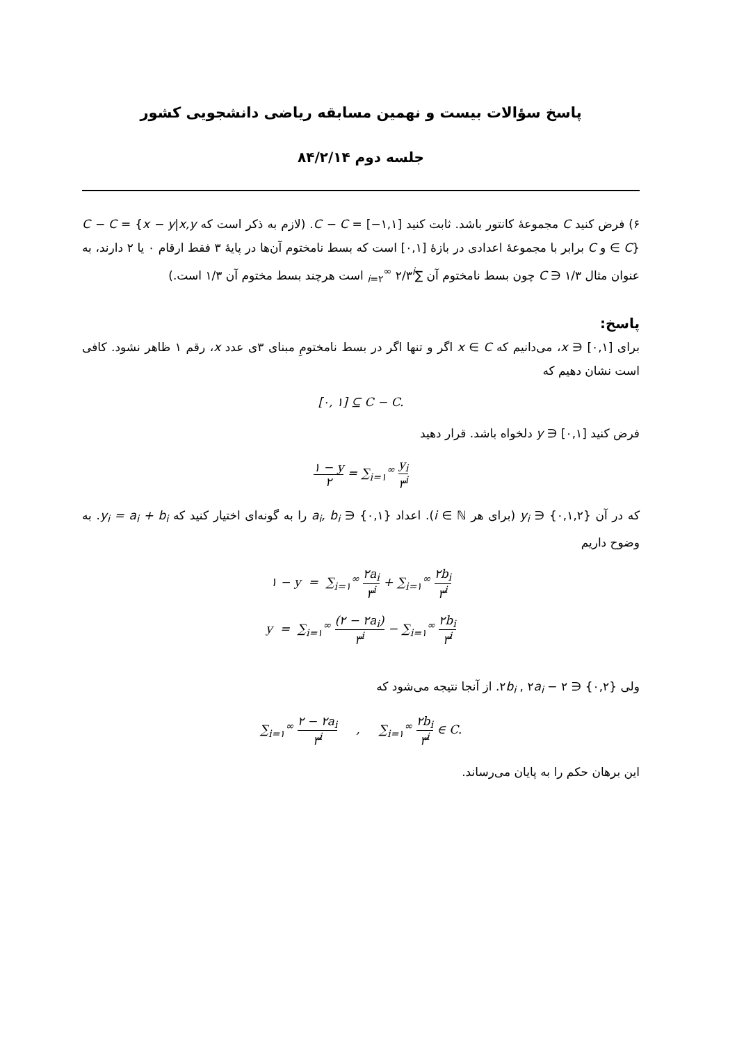پاسخ سؤالات بیست و نهمین مسابقه ریاضی دانشجویی کشور
جلسه دوم ۸۴/۲/۱۴
۶) فرض کنید C مجموعهٔ کانتور باشد. ثابت کنید [۱,۱−] = C − C. (لازم به ذکر است که C − C = {x − y|x,y ∈ C} و C برابر با مجموعهٔ اعدادی در بازهٔ [۰,۱] است که بسط نامختوم آن‌ها در پایهٔ ۳ فقط ارقام ۰ یا ۲ دارند، به عنوان مثال ۱/۳ ∈ C چون بسط نامختوم آن ∑<sub>i=۲</sub><sup>∞</sup> ۲/۳<sup>i</sup> است هرچند بسط مختوم آن ۱/۳ است.)
پاسخ:
برای [۰,۱] ∈ x، می‌دانیم که x ∈ C اگر و تنها اگر در بسط نامختومِ مبنای ۳ی عدد x، رقم ۱ ظاهر نشود. کافی است نشان دهیم که
[۰, ۱] ⊆ C − C.
فرض کنید [۰,۱] ∈ y دلخواه باشد. قرار دهید
۱ − y ۲ = ∑<sub>i=۱</sub><sup>∞</sup> y<sub>i</sub> ۳<sup>i</sup>
که در آن {۰,۱,۲} ∈ y<sub>i</sub> (برای هر i ∈ ℕ). اعداد {۰,۱} ∈ a<sub>i</sub>, b<sub>i</sub> را به گونه‌ای اختیار کنید که y<sub>i</sub> = a<sub>i</sub> + b<sub>i</sub>. به وضوح داریم
۱ − y = ∑<sub>i=۱</sub><sup>∞</sup> ۲a<sub>i</sub> ۳<sup>i</sup> + ∑<sub>i=۱</sub><sup>∞</sup> ۲b<sub>i</sub> ۳<sup>i</sup>
y = ∑<sub>i=۱</sub><sup>∞</sup> (۲ − ۲a<sub>i</sub>) ۳<sup>i</sup> − ∑<sub>i=۱</sub><sup>∞</sup> ۲b<sub>i</sub> ۳<sup>i</sup>
ولی {۰,۲} ∈ ۲b<sub>i</sub> , ۲a<sub>i</sub> − ۲. از آنجا نتیجه می‌شود که
∑<sub>i=۱</sub><sup>∞</sup> ۲ − ۲a<sub>i</sub> ۳<sup>i</sup> , ∑<sub>i=۱</sub><sup>∞</sup> ۲b<sub>i</sub> ۳<sup>i</sup> ∈ C.
این برهان حکم را به پایان می‌رساند.